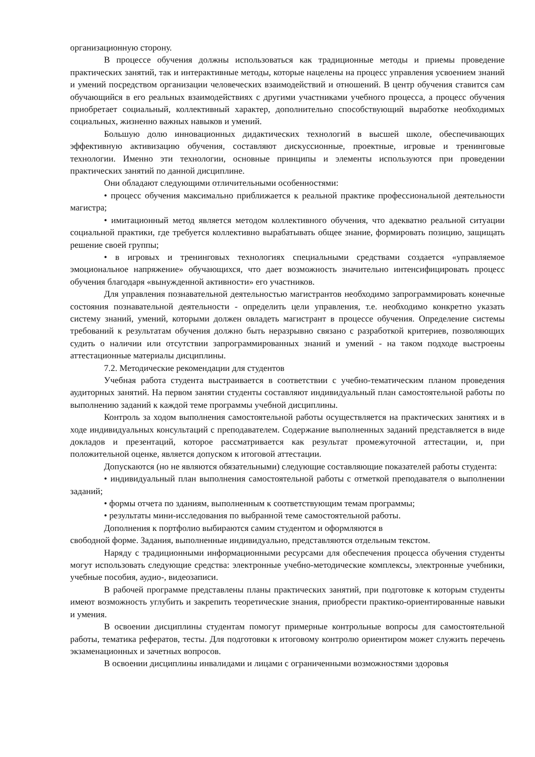организационную сторону.
В процессе обучения должны использоваться как традиционные методы и приемы проведение практических занятий, так и интерактивные методы, которые нацелены на процесс управления усвоением знаний и умений посредством организации человеческих взаимодействий и отношений. В центр обучения ставится сам обучающийся в его реальных взаимодействиях с другими участниками учебного процесса, а процесс обучения приобретает социальный, коллективный характер, дополнительно способствующий выработке необходимых социальных, жизненно важных навыков и умений.
Большую долю инновационных дидактических технологий в высшей школе, обеспечивающих эффективную активизацию обучения, составляют дискуссионные, проектные, игровые и тренинговые технологии. Именно эти технологии, основные принципы и элементы используются при проведении практических занятий по данной дисциплине.
Они обладают следующими отличительными особенностями:
• процесс обучения максимально приближается к реальной практике профессиональной деятельности магистра;
• имитационный метод является методом коллективного обучения, что адекватно реальной ситуации социальной практики, где требуется коллективно вырабатывать общее знание, формировать позицию, защищать решение своей группы;
• в игровых и тренинговых технологиях специальными средствами создается «управляемое эмоциональное напряжение» обучающихся, что дает возможность значительно интенсифицировать процесс обучения благодаря «вынужденной активности» его участников.
Для управления познавательной деятельностью магистрантов необходимо запрограммировать конечные состояния познавательной деятельности - определить цели управления, т.е. необходимо конкретно указать систему знаний, умений, которыми должен овладеть магистрант в процессе обучения. Определение системы требований к результатам обучения должно быть неразрывно связано с разработкой критериев, позволяющих судить о наличии или отсутствии запрограммированных знаний и умений - на таком подходе выстроены аттестационные материалы дисциплины.
7.2. Методические рекомендации для студентов
Учебная работа студента выстраивается в соответствии с учебно-тематическим планом проведения аудиторных занятий. На первом занятии студенты составляют индивидуальный план самостоятельной работы по выполнению заданий к каждой теме программы учебной дисциплины.
Контроль за ходом выполнения самостоятельной работы осуществляется на практических занятиях и в ходе индивидуальных консультаций с преподавателем. Содержание выполненных заданий представляется в виде докладов и презентаций, которое рассматривается как результат промежуточной аттестации, и, при положительной оценке, является допуском к итоговой аттестации.
Допускаются (но не являются обязательными) следующие составляющие показателей работы студента:
• индивидуальный план выполнения самостоятельной работы с отметкой преподавателя о выполнении заданий;
• формы отчета по зданиям, выполненным к соответствующим темам программы;
• результаты мини-исследования по выбранной теме самостоятельной работы.
Дополнения к портфолио выбираются самим студентом и оформляются в
свободной форме. Задания, выполненные индивидуально, представляются отдельным текстом.
Наряду с традиционными информационными ресурсами для обеспечения процесса обучения студенты могут использовать следующие средства: электронные учебно-методические комплексы, электронные учебники, учебные пособия, аудио-, видеозаписи.
В рабочей программе представлены планы практических занятий, при подготовке к которым студенты имеют возможность углубить и закрепить теоретические знания, приобрести практико-ориентированные навыки и умения.
В освоении дисциплины студентам помогут примерные контрольные вопросы для самостоятельной работы, тематика рефератов, тесты. Для подготовки к итоговому контролю ориентиром может служить перечень экзаменационных и зачетных вопросов.
В освоении дисциплины инвалидами и лицами с ограниченными возможностями здоровья